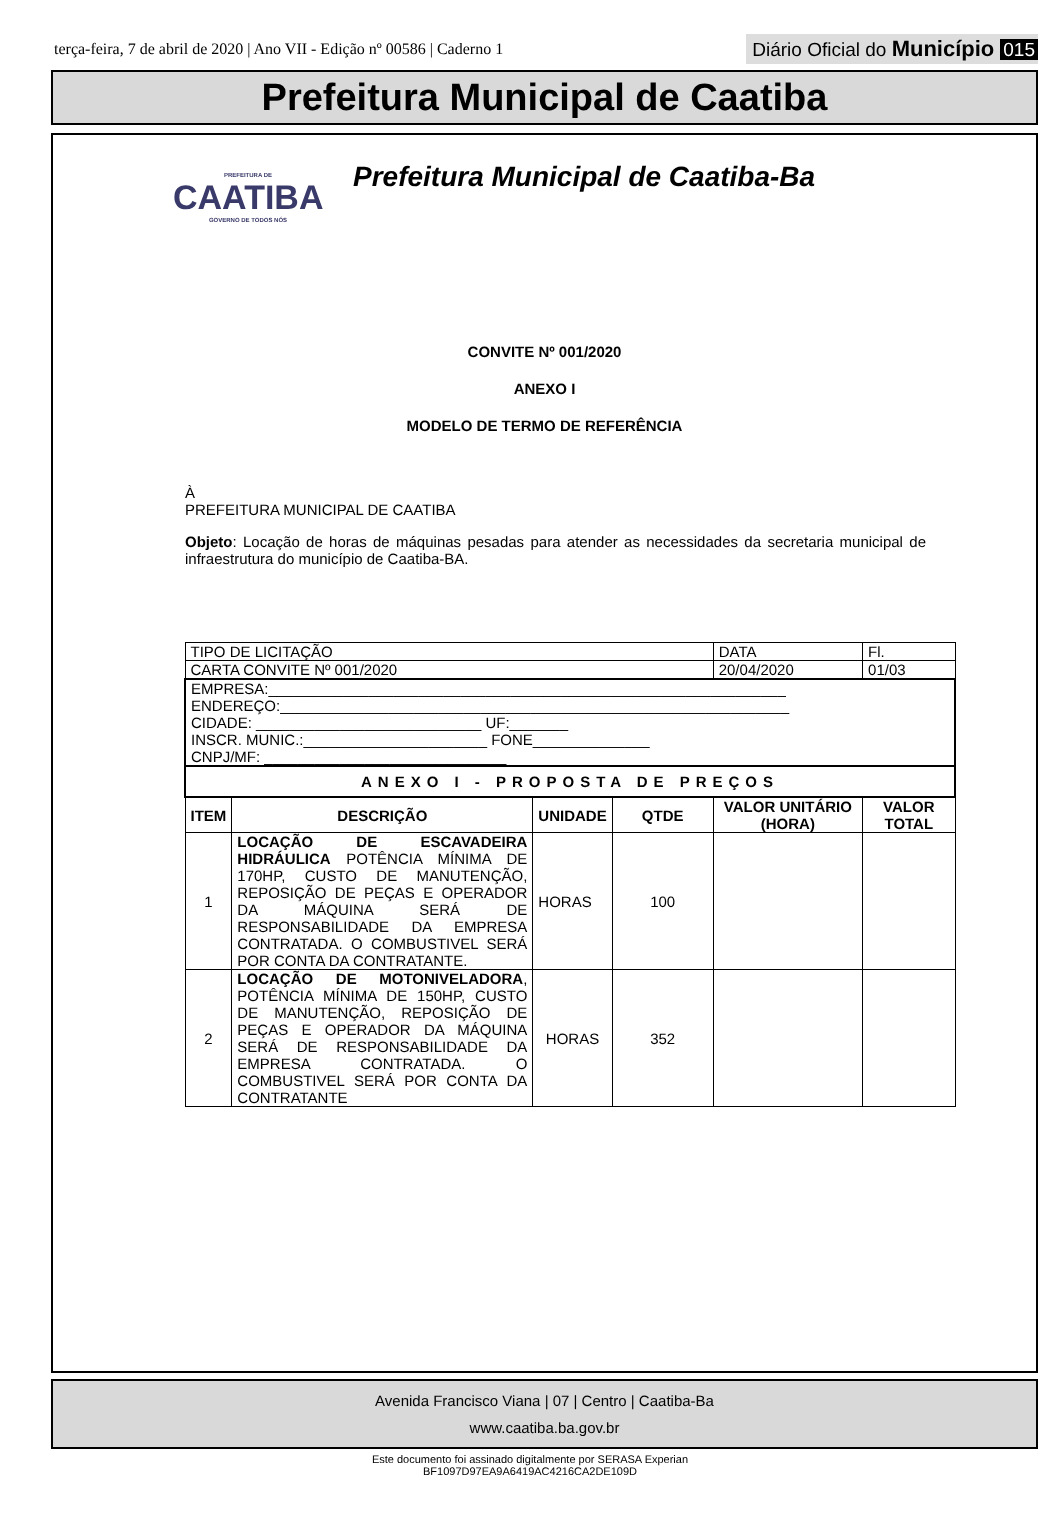terça-feira, 7 de abril de 2020 | Ano VII - Edição nº 00586 | Caderno 1
Diário Oficial do Município 015
Prefeitura Municipal de Caatiba
PREFEITURA DE
CAATIBA
GOVERNO DE TODOS NÓS
Prefeitura Municipal de Caatiba-Ba
CONVITE Nº 001/2020
ANEXO I
MODELO DE TERMO DE REFERÊNCIA
À
PREFEITURA MUNICIPAL DE CAATIBA
Objeto: Locação de horas de máquinas pesadas para atender as necessidades da secretaria municipal de infraestrutura do município de Caatiba-BA.
| TIPO DE LICITAÇÃO | | | | DATA | Fl. |
| CARTA CONVITE Nº 001/2020 | | | | 20/04/2020 | 01/03 |
| EMPRESA:______________________________________________________________ ENDEREÇO:_____________________________________________________________ CIDADE: ___________________________ UF:_______ INSCR. MUNIC.:______________________ FONE______________ CNPJ/MF: _____________________________ | | | | | |
| ANEXO I - PROPOSTA DE PREÇOS | | | | | |
| ITEM | DESCRIÇÃO | UNIDADE | QTDE | VALOR UNITÁRIO (HORA) | VALOR TOTAL |
| 1 | LOCAÇÃO DE ESCAVADEIRA HIDRÁULICA POTÊNCIA MÍNIMA DE 170HP, CUSTO DE MANUTENÇÃO, REPOSIÇÃO DE PEÇAS E OPERADOR DA MÁQUINA SERÁ DE RESPONSABILIDADE DA EMPRESA CONTRATADA. O COMBUSTIVEL SERÁ POR CONTA DA CONTRATANTE. | HORAS | 100 | | |
| 2 | LOCAÇÃO DE MOTONIVELADORA , POTÊNCIA MÍNIMA DE 150HP, CUSTO DE MANUTENÇÃO, REPOSIÇÃO DE PEÇAS E OPERADOR DA MÁQUINA SERÁ DE RESPONSABILIDADE DA EMPRESA CONTRATADA. O COMBUSTIVEL SERÁ POR CONTA DA CONTRATANTE | HORAS | 352 | | |
Avenida Francisco Viana | 07 | Centro | Caatiba-Ba
www.caatiba.ba.gov.br
Este documento foi assinado digitalmente por SERASA Experian
BF1097D97EA9A6419AC4216CA2DE109D